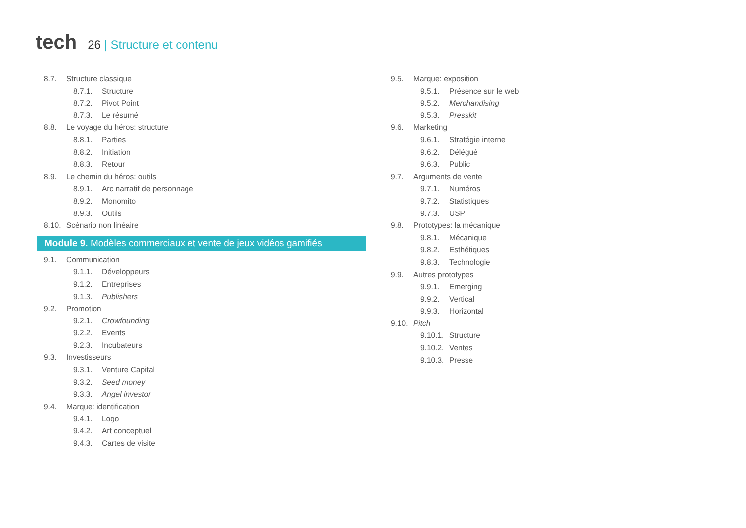tech
26 | Structure et contenu
8.7. Structure classique
8.7.1. Structure
8.7.2. Pivot Point
8.7.3. Le résumé
8.8. Le voyage du héros: structure
8.8.1. Parties
8.8.2. Initiation
8.8.3. Retour
8.9. Le chemin du héros: outils
8.9.1. Arc narratif de personnage
8.9.2. Monomito
8.9.3. Outils
8.10. Scénario non linéaire
Module 9. Modèles commerciaux et vente de jeux vidéos gamifiés
9.1. Communication
9.1.1. Développeurs
9.1.2. Entreprises
9.1.3. Publishers
9.2. Promotion
9.2.1. Crowfounding
9.2.2. Events
9.2.3. Incubateurs
9.3. Investisseurs
9.3.1. Venture Capital
9.3.2. Seed money
9.3.3. Angel investor
9.4. Marque: identification
9.4.1. Logo
9.4.2. Art conceptuel
9.4.3. Cartes de visite
9.5. Marque: exposition
9.5.1. Présence sur le web
9.5.2. Merchandising
9.5.3. Presskit
9.6. Marketing
9.6.1. Stratégie interne
9.6.2. Délégué
9.6.3. Public
9.7. Arguments de vente
9.7.1. Numéros
9.7.2. Statistiques
9.7.3. USP
9.8. Prototypes: la mécanique
9.8.1. Mécanique
9.8.2. Esthétiques
9.8.3. Technologie
9.9. Autres prototypes
9.9.1. Emerging
9.9.2. Vertical
9.9.3. Horizontal
9.10. Pitch
9.10.1. Structure
9.10.2. Ventes
9.10.3. Presse